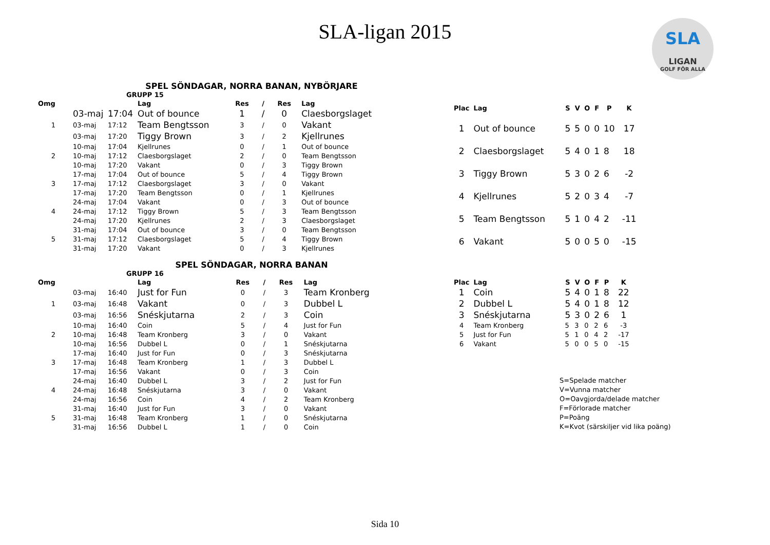SLA-ligan 2015
SLA
LIGAN
GOLF FÖR ALLA
SPEL SÖNDAGAR, NORRA BANAN, NYBÖRJARE
GRUPP 15
| Omg | | | Lag | Res | / | Res | Lag |
| --- | --- | --- | --- | --- | --- | --- | --- |
| | 03-maj | 17:04 | Out of bounce | 1 | / | 0 | Claesborgslaget |
| 1 | 03-maj | 17:12 | Team Bengtsson | 3 | / | 0 | Vakant |
| | 03-maj | 17:20 | Tiggy Brown | 3 | / | 2 | Kjellrunes |
| | 10-maj | 17:04 | Kjellrunes | 0 | / | 1 | Out of bounce |
| 2 | 10-maj | 17:12 | Claesborgslaget | 2 | / | 0 | Team Bengtsson |
| | 10-maj | 17:20 | Vakant | 0 | / | 3 | Tiggy Brown |
| | 17-maj | 17:04 | Out of bounce | 5 | / | 4 | Tiggy Brown |
| 3 | 17-maj | 17:12 | Claesborgslaget | 3 | / | 0 | Vakant |
| | 17-maj | 17:20 | Team Bengtsson | 0 | / | 1 | Kjellrunes |
| | 24-maj | 17:04 | Vakant | 0 | / | 3 | Out of bounce |
| 4 | 24-maj | 17:12 | Tiggy Brown | 5 | / | 3 | Team Bengtsson |
| | 24-maj | 17:20 | Kjellrunes | 2 | / | 3 | Claesborgslaget |
| | 31-maj | 17:04 | Out of bounce | 3 | / | 0 | Team Bengtsson |
| 5 | 31-maj | 17:12 | Claesborgslaget | 5 | / | 4 | Tiggy Brown |
| | 31-maj | 17:20 | Vakant | 0 | / | 3 | Kjellrunes |
| Plac | Lag | S | V | O | F | P | K |
| --- | --- | --- | --- | --- | --- | --- | --- |
| 1 | Out of bounce | 5 | 5 | 0 | 0 | 10 | 17 |
| 2 | Claesborgslaget | 5 | 4 | 0 | 1 | 8 | 18 |
| 3 | Tiggy Brown | 5 | 3 | 0 | 2 | 6 | -2 |
| 4 | Kjellrunes | 5 | 2 | 0 | 3 | 4 | -7 |
| 5 | Team Bengtsson | 5 | 1 | 0 | 4 | 2 | -11 |
| 6 | Vakant | 5 | 0 | 0 | 5 | 0 | -15 |
SPEL SÖNDAGAR, NORRA BANAN
GRUPP 16
| Omg | | | Lag | Res | / | Res | Lag |
| --- | --- | --- | --- | --- | --- | --- | --- |
| | 03-maj | 16:40 | Just for Fun | 0 | / | 3 | Team Kronberg |
| 1 | 03-maj | 16:48 | Vakant | 0 | / | 3 | Dubbel L |
| | 03-maj | 16:56 | Snéskjutarna | 2 | / | 3 | Coin |
| | 10-maj | 16:40 | Coin | 5 | / | 4 | Just for Fun |
| 2 | 10-maj | 16:48 | Team Kronberg | 3 | / | 0 | Vakant |
| | 10-maj | 16:56 | Dubbel L | 0 | / | 1 | Snéskjutarna |
| | 17-maj | 16:40 | Just for Fun | 0 | / | 3 | Snéskjutarna |
| 3 | 17-maj | 16:48 | Team Kronberg | 1 | / | 3 | Dubbel L |
| | 17-maj | 16:56 | Vakant | 0 | / | 3 | Coin |
| | 24-maj | 16:40 | Dubbel L | 3 | / | 2 | Just for Fun |
| 4 | 24-maj | 16:48 | Snéskjutarna | 3 | / | 0 | Vakant |
| | 24-maj | 16:56 | Coin | 4 | / | 2 | Team Kronberg |
| | 31-maj | 16:40 | Just for Fun | 3 | / | 0 | Vakant |
| 5 | 31-maj | 16:48 | Team Kronberg | 1 | / | 0 | Snéskjutarna |
| | 31-maj | 16:56 | Dubbel L | 1 | / | 0 | Coin |
| Plac | Lag | S | V | O | F | P | K |
| --- | --- | --- | --- | --- | --- | --- | --- |
| 1 | Coin | 5 | 4 | 0 | 1 | 8 | 22 |
| 2 | Dubbel L | 5 | 4 | 0 | 1 | 8 | 12 |
| 3 | Snéskjutarna | 5 | 3 | 0 | 2 | 6 | 1 |
| 4 | Team Kronberg | 5 | 3 | 0 | 2 | 6 | -3 |
| 5 | Just for Fun | 5 | 1 | 0 | 4 | 2 | -17 |
| 6 | Vakant | 5 | 0 | 0 | 5 | 0 | -15 |
S=Spelade matcher
V=Vunna matcher
O=Oavgjorda/delade matcher
F=Förlorade matcher
P=Poäng
K=Kvot (särskiljer vid lika poäng)
Sida 10